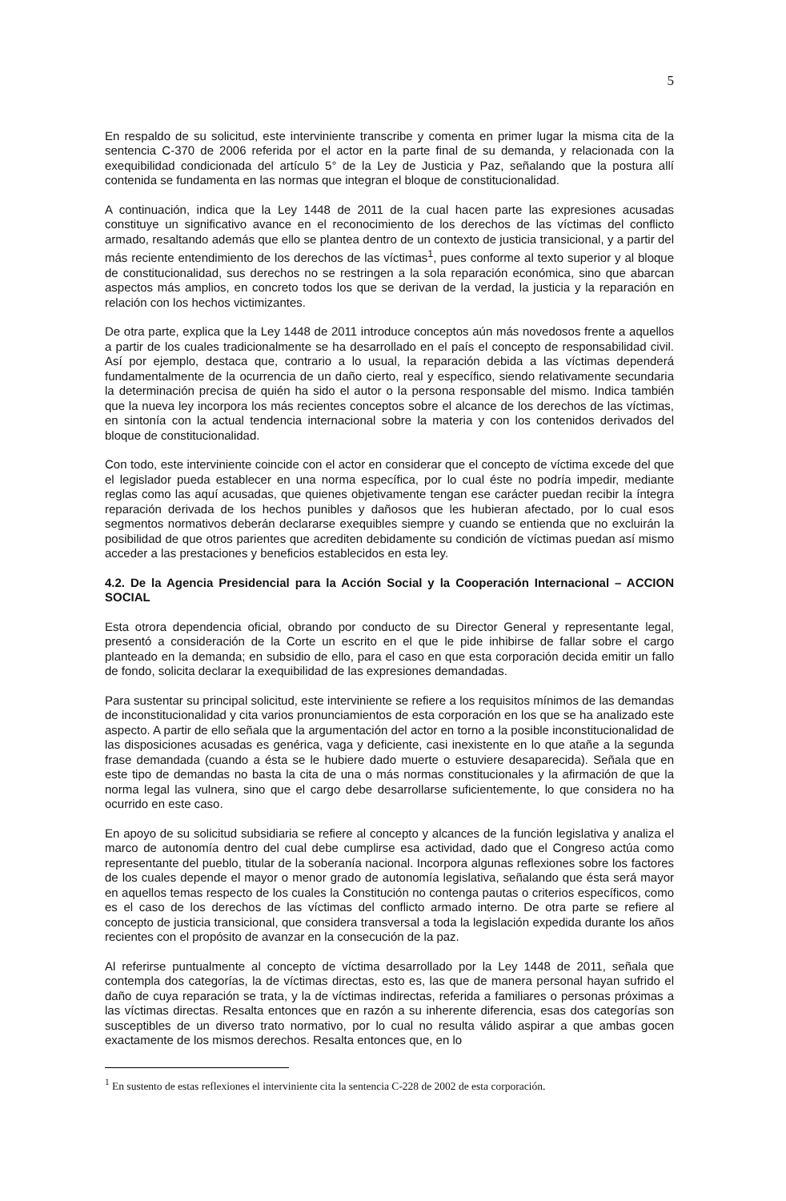5
En respaldo de su solicitud, este interviniente transcribe y comenta en primer lugar la misma cita de la sentencia C-370 de 2006 referida por el actor en la parte final de su demanda, y relacionada con la exequibilidad condicionada del artículo 5° de la Ley de Justicia y Paz, señalando que la postura allí contenida se fundamenta en las normas que integran el bloque de constitucionalidad.
A continuación, indica que la Ley 1448 de 2011 de la cual hacen parte las expresiones acusadas constituye un significativo avance en el reconocimiento de los derechos de las víctimas del conflicto armado, resaltando además que ello se plantea dentro de un contexto de justicia transicional, y a partir del más reciente entendimiento de los derechos de las víctimas<sup>1</sup>, pues conforme al texto superior y al bloque de constitucionalidad, sus derechos no se restringen a la sola reparación económica, sino que abarcan aspectos más amplios, en concreto todos los que se derivan de la verdad, la justicia y la reparación en relación con los hechos victimizantes.
De otra parte, explica que la Ley 1448 de 2011 introduce conceptos aún más novedosos frente a aquellos a partir de los cuales tradicionalmente se ha desarrollado en el país el concepto de responsabilidad civil. Así por ejemplo, destaca que, contrario a lo usual, la reparación debida a las víctimas dependerá fundamentalmente de la ocurrencia de un daño cierto, real y específico, siendo relativamente secundaria la determinación precisa de quién ha sido el autor o la persona responsable del mismo. Indica también que la nueva ley incorpora los más recientes conceptos sobre el alcance de los derechos de las víctimas, en sintonía con la actual tendencia internacional sobre la materia y con los contenidos derivados del bloque de constitucionalidad.
Con todo, este interviniente coincide con el actor en considerar que el concepto de víctima excede del que el legislador pueda establecer en una norma específica, por lo cual éste no podría impedir, mediante reglas como las aquí acusadas, que quienes objetivamente tengan ese carácter puedan recibir la íntegra reparación derivada de los hechos punibles y dañosos que les hubieran afectado, por lo cual esos segmentos normativos deberán declararse exequibles siempre y cuando se entienda que no excluirán la posibilidad de que otros parientes que acrediten debidamente su condición de víctimas puedan así mismo acceder a las prestaciones y beneficios establecidos en esta ley.
4.2. De la Agencia Presidencial para la Acción Social y la Cooperación Internacional – ACCION SOCIAL
Esta otrora dependencia oficial, obrando por conducto de su Director General y representante legal, presentó a consideración de la Corte un escrito en el que le pide inhibirse de fallar sobre el cargo planteado en la demanda; en subsidio de ello, para el caso en que esta corporación decida emitir un fallo de fondo, solicita declarar la exequibilidad de las expresiones demandadas.
Para sustentar su principal solicitud, este interviniente se refiere a los requisitos mínimos de las demandas de inconstitucionalidad y cita varios pronunciamientos de esta corporación en los que se ha analizado este aspecto. A partir de ello señala que la argumentación del actor en torno a la posible inconstitucionalidad de las disposiciones acusadas es genérica, vaga y deficiente, casi inexistente en lo que atañe a la segunda frase demandada (cuando a ésta se le hubiere dado muerte o estuviere desaparecida). Señala que en este tipo de demandas no basta la cita de una o más normas constitucionales y la afirmación de que la norma legal las vulnera, sino que el cargo debe desarrollarse suficientemente, lo que considera no ha ocurrido en este caso.
En apoyo de su solicitud subsidiaria se refiere al concepto y alcances de la función legislativa y analiza el marco de autonomía dentro del cual debe cumplirse esa actividad, dado que el Congreso actúa como representante del pueblo, titular de la soberanía nacional. Incorpora algunas reflexiones sobre los factores de los cuales depende el mayor o menor grado de autonomía legislativa, señalando que ésta será mayor en aquellos temas respecto de los cuales la Constitución no contenga pautas o criterios específicos, como es el caso de los derechos de las víctimas del conflicto armado interno. De otra parte se refiere al concepto de justicia transicional, que considera transversal a toda la legislación expedida durante los años recientes con el propósito de avanzar en la consecución de la paz.
Al referirse puntualmente al concepto de víctima desarrollado por la Ley 1448 de 2011, señala que contempla dos categorías, la de víctimas directas, esto es, las que de manera personal hayan sufrido el daño de cuya reparación se trata, y la de víctimas indirectas, referida a familiares o personas próximas a las víctimas directas. Resalta entonces que en razón a su inherente diferencia, esas dos categorías son susceptibles de un diverso trato normativo, por lo cual no resulta válido aspirar a que ambas gocen exactamente de los mismos derechos. Resalta entonces que, en lo
<sup>1</sup> En sustento de estas reflexiones el interviniente cita la sentencia C-228 de 2002 de esta corporación.